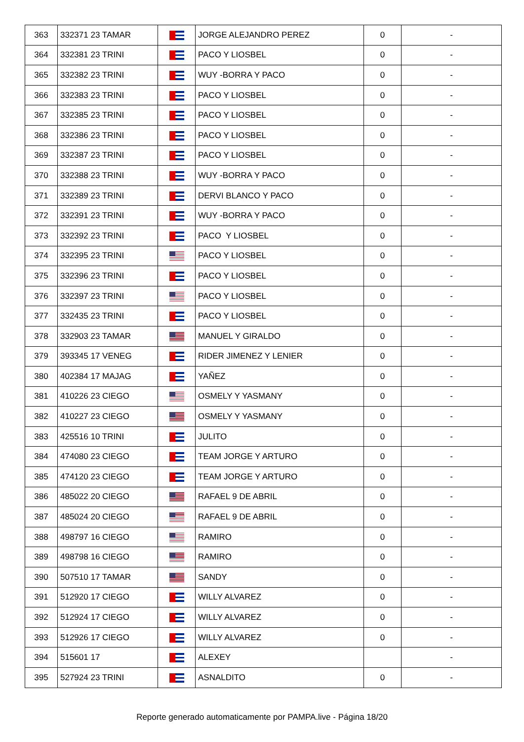| 363 | 332371 23 TAMAR | | JORGE ALEJANDRO PEREZ | 0 | - |
| 364 | 332381 23 TRINI | | PACO Y LIOSBEL | 0 | - |
| 365 | 332382 23 TRINI | | WUY -BORRA Y PACO | 0 | - |
| 366 | 332383 23 TRINI | | PACO Y LIOSBEL | 0 | - |
| 367 | 332385 23 TRINI | | PACO Y LIOSBEL | 0 | - |
| 368 | 332386 23 TRINI | | PACO Y LIOSBEL | 0 | - |
| 369 | 332387 23 TRINI | | PACO Y LIOSBEL | 0 | - |
| 370 | 332388 23 TRINI | | WUY -BORRA Y PACO | 0 | - |
| 371 | 332389 23 TRINI | | DERVI BLANCO Y PACO | 0 | - |
| 372 | 332391 23 TRINI | | WUY -BORRA Y PACO | 0 | - |
| 373 | 332392 23 TRINI | | PACO Y LIOSBEL | 0 | - |
| 374 | 332395 23 TRINI | | PACO Y LIOSBEL | 0 | - |
| 375 | 332396 23 TRINI | | PACO Y LIOSBEL | 0 | - |
| 376 | 332397 23 TRINI | | PACO Y LIOSBEL | 0 | - |
| 377 | 332435 23 TRINI | | PACO Y LIOSBEL | 0 | - |
| 378 | 332903 23 TAMAR | | MANUEL Y GIRALDO | 0 | - |
| 379 | 393345 17 VENEG | | RIDER JIMENEZ Y LENIER | 0 | - |
| 380 | 402384 17 MAJAG | | YAÑEZ | 0 | - |
| 381 | 410226 23 CIEGO | | OSMELY Y YASMANY | 0 | - |
| 382 | 410227 23 CIEGO | | OSMELY Y YASMANY | 0 | - |
| 383 | 425516 10 TRINI | | JULITO | 0 | - |
| 384 | 474080 23 CIEGO | | TEAM JORGE Y ARTURO | 0 | - |
| 385 | 474120 23 CIEGO | | TEAM JORGE Y ARTURO | 0 | - |
| 386 | 485022 20 CIEGO | | RAFAEL 9 DE ABRIL | 0 | - |
| 387 | 485024 20 CIEGO | | RAFAEL 9 DE ABRIL | 0 | - |
| 388 | 498797 16 CIEGO | | RAMIRO | 0 | - |
| 389 | 498798 16 CIEGO | | RAMIRO | 0 | - |
| 390 | 507510 17 TAMAR | | SANDY | 0 | - |
| 391 | 512920 17 CIEGO | | WILLY ALVAREZ | 0 | - |
| 392 | 512924 17 CIEGO | | WILLY ALVAREZ | 0 | - |
| 393 | 512926 17 CIEGO | | WILLY ALVAREZ | 0 | - |
| 394 | 515601 17 | | ALEXEY | | - |
| 395 | 527924 23 TRINI | | ASNALDITO | 0 | - |
Reporte generado automaticamente por PAMPA.live - Página 18/20